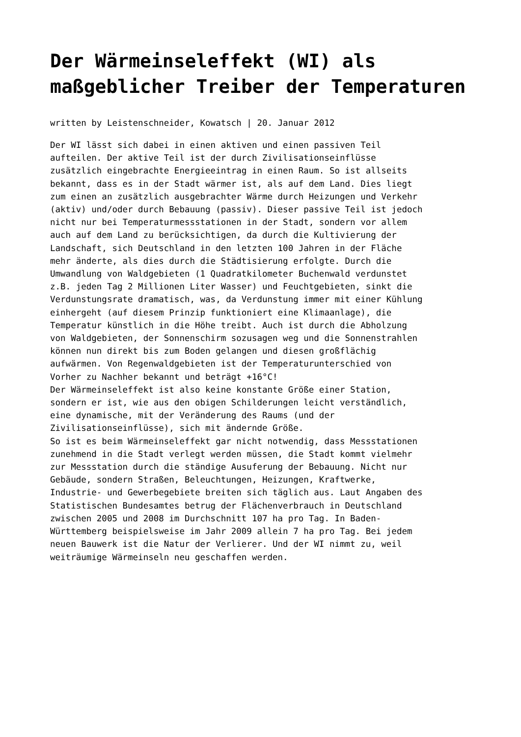Der Wärmeinseleffekt (WI) als maßgeblicher Treiber der Temperaturen
written by Leistenschneider, Kowatsch | 20. Januar 2012
Der WI lässt sich dabei in einen aktiven und einen passiven Teil aufteilen. Der aktive Teil ist der durch Zivilisationseinflüsse zusätzlich eingebrachte Energieeintrag in einen Raum. So ist allseits bekannt, dass es in der Stadt wärmer ist, als auf dem Land. Dies liegt zum einen an zusätzlich ausgebrachter Wärme durch Heizungen und Verkehr (aktiv) und/oder durch Bebauung (passiv). Dieser passive Teil ist jedoch nicht nur bei Temperaturmessstationen in der Stadt, sondern vor allem auch auf dem Land zu berücksichtigen, da durch die Kultivierung der Landschaft, sich Deutschland in den letzten 100 Jahren in der Fläche mehr änderte, als dies durch die Städtisierung erfolgte. Durch die Umwandlung von Waldgebieten (1 Quadratkilometer Buchenwald verdunstet z.B. jeden Tag 2 Millionen Liter Wasser) und Feuchtgebieten, sinkt die Verdunstungsrate dramatisch, was, da Verdunstung immer mit einer Kühlung einhergeht (auf diesem Prinzip funktioniert eine Klimaanlage), die Temperatur künstlich in die Höhe treibt. Auch ist durch die Abholzung von Waldgebieten, der Sonnenschirm sozusagen weg und die Sonnenstrahlen können nun direkt bis zum Boden gelangen und diesen großflächig aufwärmen. Von Regenwaldgebieten ist der Temperaturunterschied von Vorher zu Nachher bekannt und beträgt +16°C! Der Wärmeinseleffekt ist also keine konstante Größe einer Station, sondern er ist, wie aus den obigen Schilderungen leicht verständlich, eine dynamische, mit der Veränderung des Raums (und der Zivilisationseinflüsse), sich mit ändernde Größe. So ist es beim Wärmeinseleffekt gar nicht notwendig, dass Messstationen zunehmend in die Stadt verlegt werden müssen, die Stadt kommt vielmehr zur Messstation durch die ständige Ausuferung der Bebauung. Nicht nur Gebäude, sondern Straßen, Beleuchtungen, Heizungen, Kraftwerke, Industrie- und Gewerbegebiete breiten sich täglich aus. Laut Angaben des Statistischen Bundesamtes betrug der Flächenverbrauch in Deutschland zwischen 2005 und 2008 im Durchschnitt 107 ha pro Tag. In Baden- Württemberg beispielsweise im Jahr 2009 allein 7 ha pro Tag. Bei jedem neuen Bauwerk ist die Natur der Verlierer. Und der WI nimmt zu, weil weiträumige Wärmeinseln neu geschaffen werden.